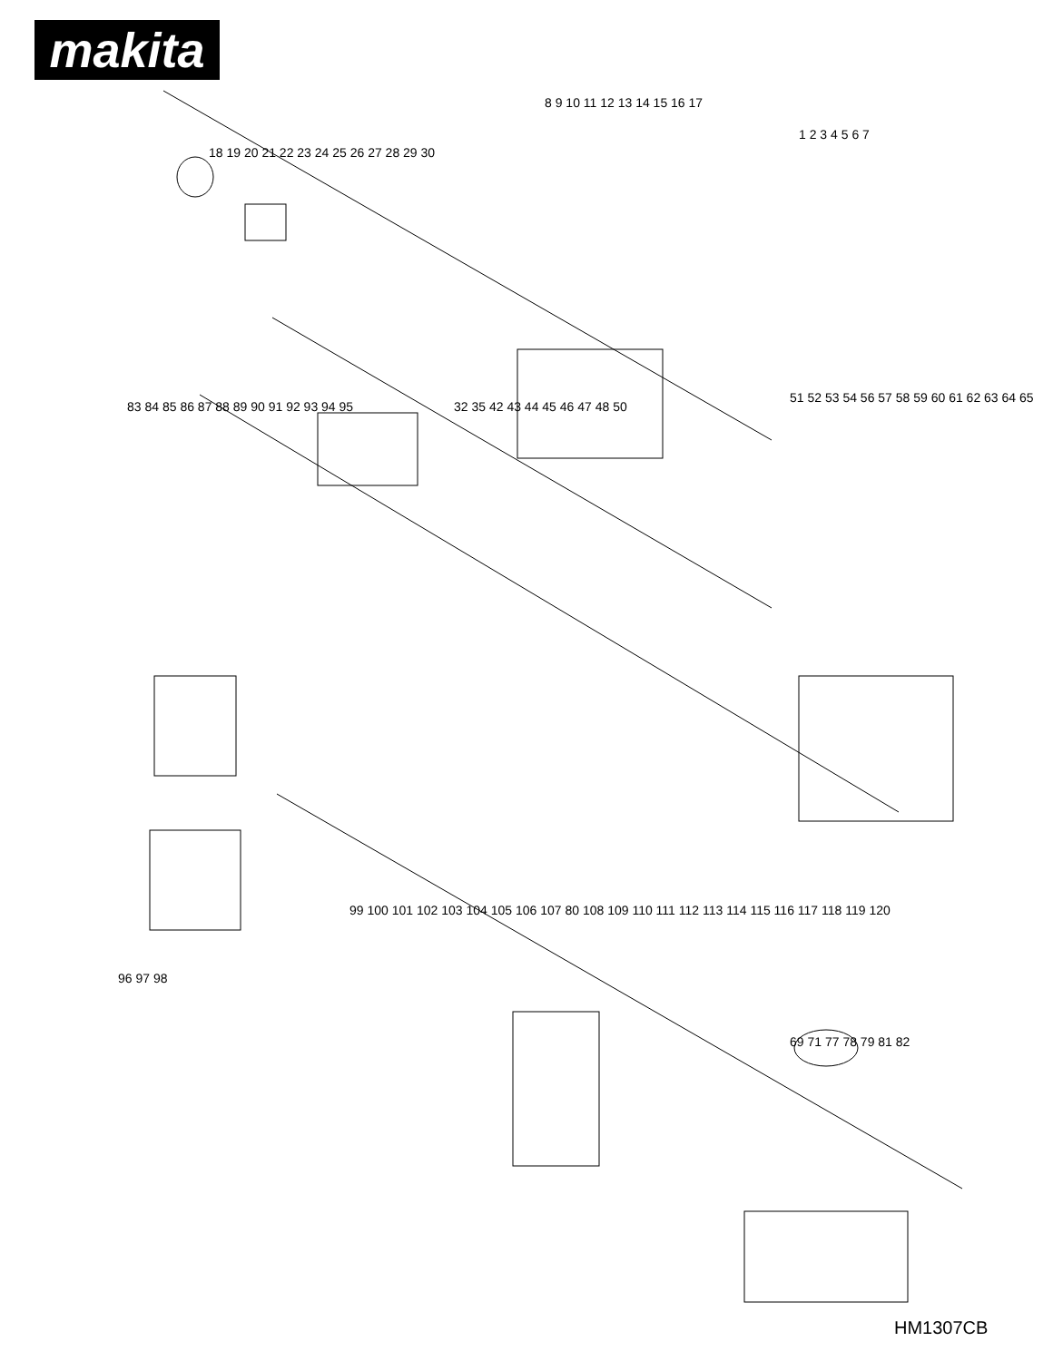makita
8 9 10 11 12 13 14 15 16 17
1 2 3 4 5 6 7
18 19 20 21 22 23 24 25 26 27 28 29 30
32 35 42 43 44 45 46 47 48 50
51 52 53 54 56 57 58 59 60 61 62 63 64 65
83 84 85 86 87 88 89 90 91 92 93 94 95
69 71 77 78 79 81 82
96 97 98
99 100 101 102 103 104 105 106 107 80 108 109 110 111 112 113 114 115 116 117 118 119 120
HM1307CB